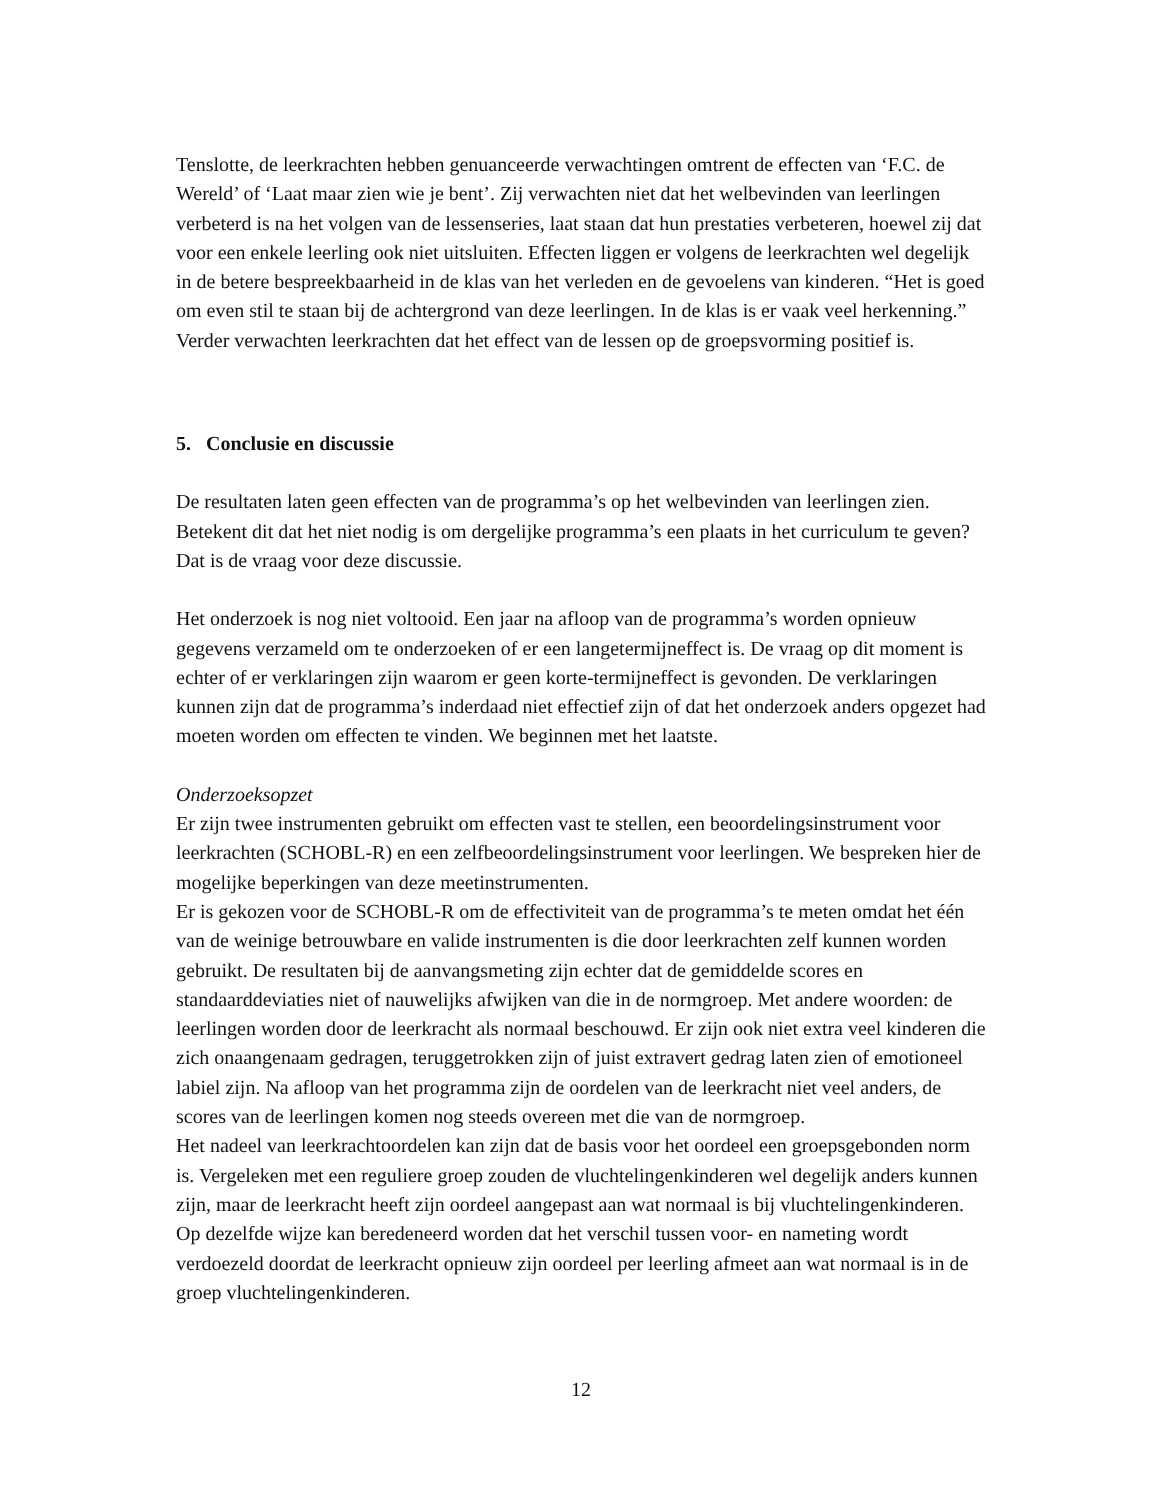Tenslotte, de leerkrachten hebben genuanceerde verwachtingen omtrent de effecten van ‘F.C. de Wereld’ of ‘Laat maar zien wie je bent’. Zij verwachten niet dat het welbevinden van leerlingen verbeterd is na het volgen van de lessenseries, laat staan dat hun prestaties verbeteren, hoewel zij dat voor een enkele leerling ook niet uitsluiten. Effecten liggen er volgens de leerkrachten wel degelijk in de betere bespreekbaarheid in de klas van het verleden en de gevoelens van kinderen. “Het is goed om even stil te staan bij de achtergrond van deze leerlingen. In de klas is er vaak veel herkenning.” Verder verwachten leerkrachten dat het effect van de lessen op de groepsvorming positief is.
5. Conclusie en discussie
De resultaten laten geen effecten van de programma’s op het welbevinden van leerlingen zien. Betekent dit dat het niet nodig is om dergelijke programma’s een plaats in het curriculum te geven? Dat is de vraag voor deze discussie.
Het onderzoek is nog niet voltooid. Een jaar na afloop van de programma’s worden opnieuw gegevens verzameld om te onderzoeken of er een langetermijneffect is. De vraag op dit moment is echter of er verklaringen zijn waarom er geen korte-termijneffect is gevonden. De verklaringen kunnen zijn dat de programma’s inderdaad niet effectief zijn of dat het onderzoek anders opgezet had moeten worden om effecten te vinden. We beginnen met het laatste.
Onderzoeksopzet
Er zijn twee instrumenten gebruikt om effecten vast te stellen, een beoordelingsinstrument voor leerkrachten (SCHOBL-R) en een zelfbeoordelingsinstrument voor leerlingen. We bespreken hier de mogelijke beperkingen van deze meetinstrumenten.
Er is gekozen voor de SCHOBL-R om de effectiviteit van de programma’s te meten omdat het één van de weinige betrouwbare en valide instrumenten is die door leerkrachten zelf kunnen worden gebruikt. De resultaten bij de aanvangsmeting zijn echter dat de gemiddelde scores en standaarddeviaties niet of nauwelijks afwijken van die in de normgroep. Met andere woorden: de leerlingen worden door de leerkracht als normaal beschouwd. Er zijn ook niet extra veel kinderen die zich onaangenaam gedragen, teruggetrokken zijn of juist extravert gedrag laten zien of emotioneel labiel zijn. Na afloop van het programma zijn de oordelen van de leerkracht niet veel anders, de scores van de leerlingen komen nog steeds overeen met die van de normgroep.
Het nadeel van leerkrachtoordelen kan zijn dat de basis voor het oordeel een groepsgebonden norm is. Vergeleken met een reguliere groep zouden de vluchtelingenkinderen wel degelijk anders kunnen zijn, maar de leerkracht heeft zijn oordeel aangepast aan wat normaal is bij vluchtelingenkinderen. Op dezelfde wijze kan beredeneerd worden dat het verschil tussen voor- en nameting wordt verdoezeld doordat de leerkracht opnieuw zijn oordeel per leerling afmeet aan wat normaal is in de groep vluchtelingenkinderen.
12